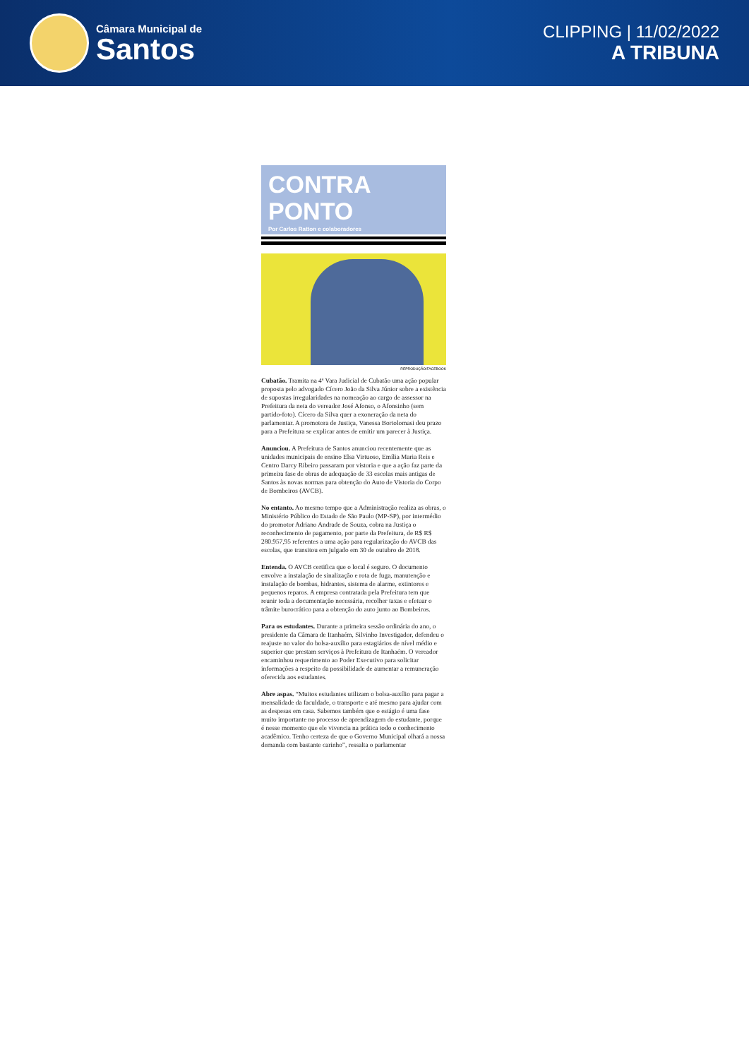Câmara Municipal de
Santos
CLIPPING | 11/02/2022
A TRIBUNA
CONTRA
PONTO
Por Carlos Ratton e colaboradores
REPRODUÇÃO/FACEBOOK
Cubatão. Tramita na 4ª Vara Judicial de Cubatão uma ação popular proposta pelo advogado Cícero João da Silva Júnior sobre a existência de supostas irregularidades na nomeação ao cargo de assessor na Prefeitura da neta do vereador José Afonso, o Afonsinho (sem partido-foto). Cícero da Silva quer a exoneração da neta do parlamentar. A promotora de Justiça, Vanessa Bortolomasi deu prazo para a Prefeitura se explicar antes de emitir um parecer à Justiça.
Anunciou. A Prefeitura de Santos anunciou recentemente que as unidades municipais de ensino Elsa Virtuoso, Emília Maria Reis e Centro Darcy Ribeiro passaram por vistoria e que a ação faz parte da primeira fase de obras de adequação de 33 escolas mais antigas de Santos às novas normas para obtenção do Auto de Vistoria do Corpo de Bombeiros (AVCB).
No entanto. Ao mesmo tempo que a Administração realiza as obras, o Ministério Público do Estado de São Paulo (MP-SP), por intermédio do promotor Adriano Andrade de Souza, cobra na Justiça o reconhecimento de pagamento, por parte da Prefeitura, de R$ R$ 280.957,95 referentes a uma ação para regularização do AVCB das escolas, que transitou em julgado em 30 de outubro de 2018.
Entenda. O AVCB certifica que o local é seguro. O documento envolve a instalação de sinalização e rota de fuga, manutenção e instalação de bombas, hidrantes, sistema de alarme, extintores e pequenos reparos. A empresa contratada pela Prefeitura tem que reunir toda a documentação necessária, recolher taxas e efetuar o trâmite burocrático para a obtenção do auto junto ao Bombeiros.
Para os estudantes. Durante a primeira sessão ordinária do ano, o presidente da Câmara de Itanhaém, Silvinho Investigador, defendeu o reajuste no valor do bolsa-auxílio para estagiários de nível médio e superior que prestam serviços à Prefeitura de Itanhaém. O vereador encaminhou requerimento ao Poder Executivo para solicitar informações a respeito da possibilidade de aumentar a remuneração oferecida aos estudantes.
Abre aspas. “Muitos estudantes utilizam o bolsa-auxílio para pagar a mensalidade da faculdade, o transporte e até mesmo para ajudar com as despesas em casa. Sabemos também que o estágio é uma fase muito importante no processo de aprendizagem do estudante, porque é nesse momento que ele vivencia na prática todo o conhecimento acadêmico. Tenho certeza de que o Governo Municipal olhará a nossa demanda com bastante carinho”, ressalta o parlamentar